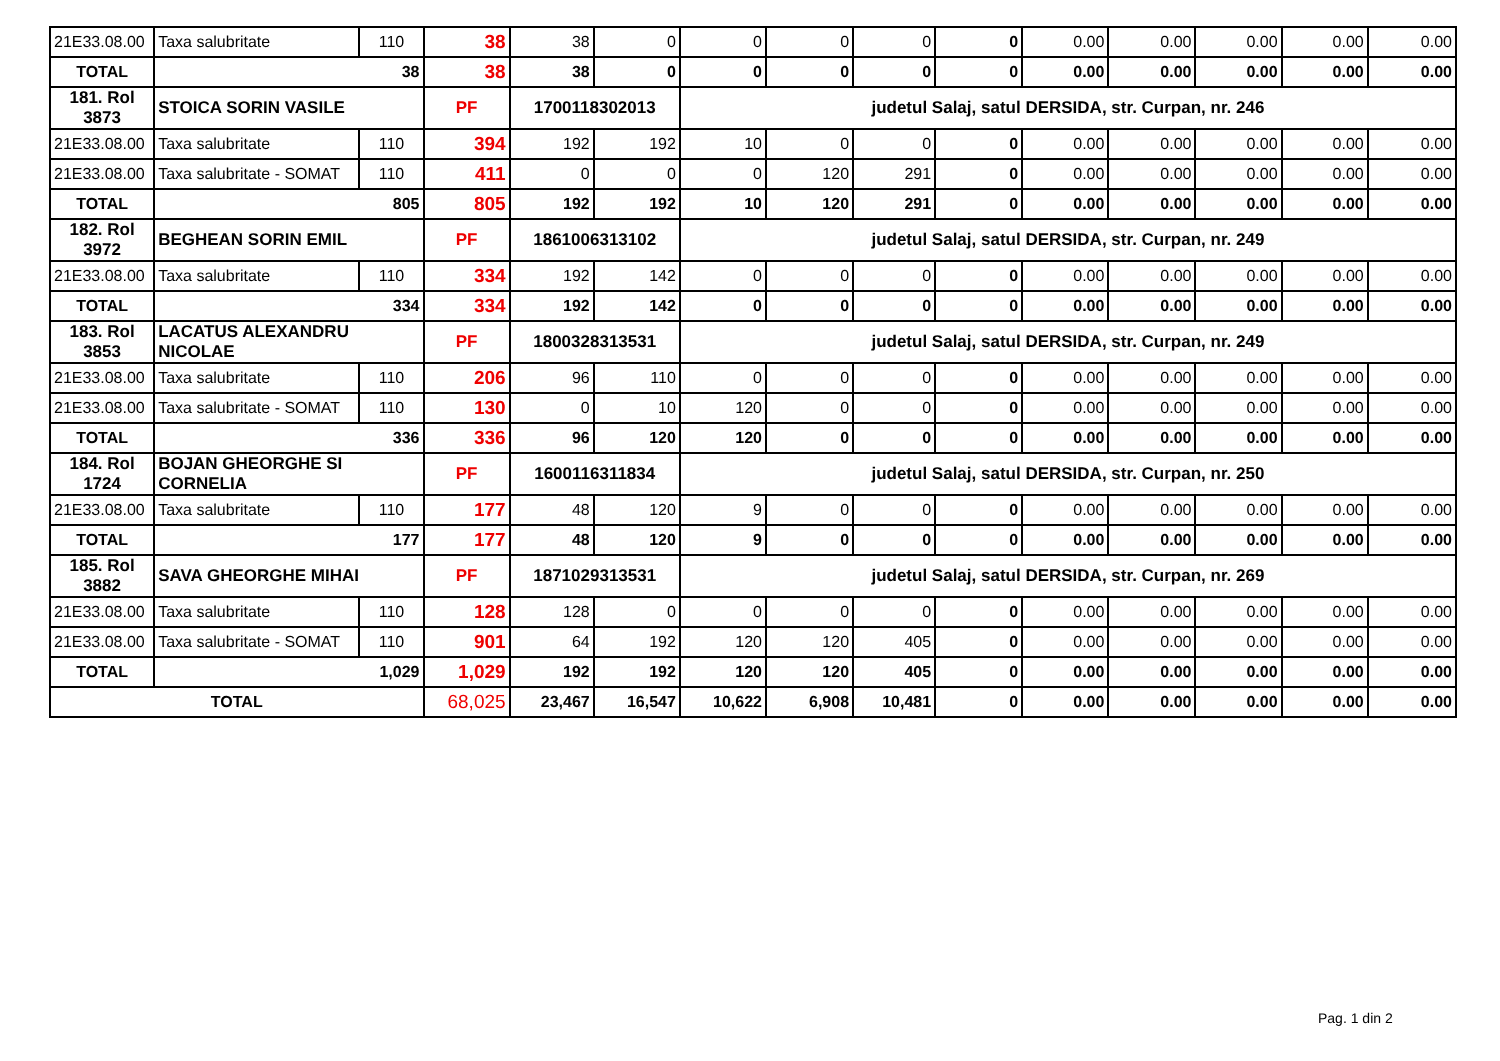| 21E33.08.00 | Taxa salubritate | 110 | 38 | 38 | 0 | 0 | 0 | 0 | 0 | 0.00 | 0.00 | 0.00 | 0.00 | 0.00 |
| TOTAL | 38 | | 38 | 38 | 0 | 0 | 0 | 0 | 0 | 0.00 | 0.00 | 0.00 | 0.00 | 0.00 |
| 181. Rol 3873 | STOICA SORIN VASILE | | PF | 1700118302013 | | judetul Salaj, satul DERSIDA, str. Curpan, nr. 246 | | | | | | | | |
| 21E33.08.00 | Taxa salubritate | 110 | 394 | 192 | 192 | 10 | 0 | 0 | 0 | 0.00 | 0.00 | 0.00 | 0.00 | 0.00 |
| 21E33.08.00 | Taxa salubritate - SOMAT | 110 | 411 | 0 | 0 | 0 | 120 | 291 | 0 | 0.00 | 0.00 | 0.00 | 0.00 | 0.00 |
| TOTAL | 805 | | 805 | 192 | 192 | 10 | 120 | 291 | 0 | 0.00 | 0.00 | 0.00 | 0.00 | 0.00 |
| 182. Rol 3972 | BEGHEAN SORIN EMIL | | PF | 1861006313102 | | judetul Salaj, satul DERSIDA, str. Curpan, nr. 249 | | | | | | | | |
| 21E33.08.00 | Taxa salubritate | 110 | 334 | 192 | 142 | 0 | 0 | 0 | 0 | 0.00 | 0.00 | 0.00 | 0.00 | 0.00 |
| TOTAL | 334 | | 334 | 192 | 142 | 0 | 0 | 0 | 0 | 0.00 | 0.00 | 0.00 | 0.00 | 0.00 |
| 183. Rol 3853 | LACATUS ALEXANDRU NICOLAE | | PF | 1800328313531 | | judetul Salaj, satul DERSIDA, str. Curpan, nr. 249 | | | | | | | | |
| 21E33.08.00 | Taxa salubritate | 110 | 206 | 96 | 110 | 0 | 0 | 0 | 0 | 0.00 | 0.00 | 0.00 | 0.00 | 0.00 |
| 21E33.08.00 | Taxa salubritate - SOMAT | 110 | 130 | 0 | 10 | 120 | 0 | 0 | 0 | 0.00 | 0.00 | 0.00 | 0.00 | 0.00 |
| TOTAL | 336 | | 336 | 96 | 120 | 120 | 0 | 0 | 0 | 0.00 | 0.00 | 0.00 | 0.00 | 0.00 |
| 184. Rol 1724 | BOJAN GHEORGHE SI CORNELIA | | PF | 1600116311834 | | judetul Salaj, satul DERSIDA, str. Curpan, nr. 250 | | | | | | | | |
| 21E33.08.00 | Taxa salubritate | 110 | 177 | 48 | 120 | 9 | 0 | 0 | 0 | 0.00 | 0.00 | 0.00 | 0.00 | 0.00 |
| TOTAL | 177 | | 177 | 48 | 120 | 9 | 0 | 0 | 0 | 0.00 | 0.00 | 0.00 | 0.00 | 0.00 |
| 185. Rol 3882 | SAVA GHEORGHE MIHAI | | PF | 1871029313531 | | judetul Salaj, satul DERSIDA, str. Curpan, nr. 269 | | | | | | | | |
| 21E33.08.00 | Taxa salubritate | 110 | 128 | 128 | 0 | 0 | 0 | 0 | 0 | 0.00 | 0.00 | 0.00 | 0.00 | 0.00 |
| 21E33.08.00 | Taxa salubritate - SOMAT | 110 | 901 | 64 | 192 | 120 | 120 | 405 | 0 | 0.00 | 0.00 | 0.00 | 0.00 | 0.00 |
| TOTAL | 1,029 | | 1,029 | 192 | 192 | 120 | 120 | 405 | 0 | 0.00 | 0.00 | 0.00 | 0.00 | 0.00 |
| TOTAL | | | 68,025 | 23,467 | 16,547 | 10,622 | 6,908 | 10,481 | 0 | 0.00 | 0.00 | 0.00 | 0.00 | 0.00 |
Pag. 1 din 2